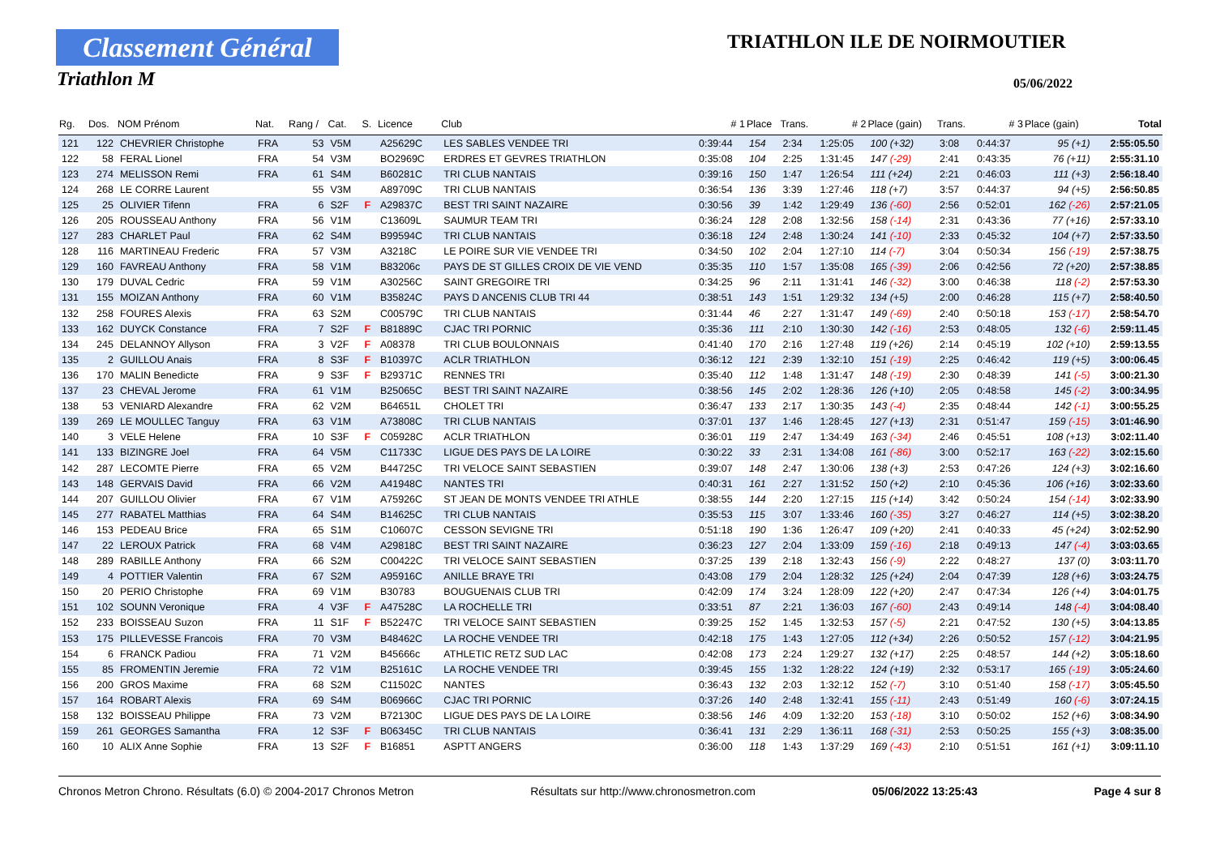Classement Général
Triathlon M
TRIATHLON ILE DE NOIRMOUTIER
05/06/2022
| Rg. | Dos. | NOM Prénom | Nat. | Rang / | Cat. | S. | Licence | Club | # 1 | Place | Trans. | # 2 | Place (gain) | Trans. | # 3 | Place (gain) | Total |
| --- | --- | --- | --- | --- | --- | --- | --- | --- | --- | --- | --- | --- | --- | --- | --- | --- | --- |
| 121 | 122 | CHEVRIER Christophe | FRA | 53 | V5M | | A25629C | LES SABLES VENDEE TRI | 0:39:44 | 154 | 2:34 | 1:25:05 | 100 (+32) | 3:08 | 0:44:37 | 95 (+1) | 2:55:05.50 |
| 122 | 58 | FERAL Lionel | FRA | 54 | V3M | | BO2969C | ERDRES ET GEVRES TRIATHLON | 0:35:08 | 104 | 2:25 | 1:31:45 | 147 (-29) | 2:41 | 0:43:35 | 76 (+11) | 2:55:31.10 |
| 123 | 274 | MELISSON Remi | FRA | 61 | S4M | | B60281C | TRI CLUB NANTAIS | 0:39:16 | 150 | 1:47 | 1:26:54 | 111 (+24) | 2:21 | 0:46:03 | 111 (+3) | 2:56:18.40 |
| 124 | 268 | LE CORRE Laurent | | 55 | V3M | | A89709C | TRI CLUB NANTAIS | 0:36:54 | 136 | 3:39 | 1:27:46 | 118 (+7) | 3:57 | 0:44:37 | 94 (+5) | 2:56:50.85 |
| 125 | 25 | OLIVIER Tifenn | FRA | 6 | S2F | F | A29837C | BEST TRI SAINT NAZAIRE | 0:30:56 | 39 | 1:42 | 1:29:49 | 136 (-60) | 2:56 | 0:52:01 | 162 (-26) | 2:57:21.05 |
| 126 | 205 | ROUSSEAU Anthony | FRA | 56 | V1M | | C13609L | SAUMUR TEAM TRI | 0:36:24 | 128 | 2:08 | 1:32:56 | 158 (-14) | 2:31 | 0:43:36 | 77 (+16) | 2:57:33.10 |
| 127 | 283 | CHARLET Paul | FRA | 62 | S4M | | B99594C | TRI CLUB NANTAIS | 0:36:18 | 124 | 2:48 | 1:30:24 | 141 (-10) | 2:33 | 0:45:32 | 104 (+7) | 2:57:33.50 |
| 128 | 116 | MARTINEAU Frederic | FRA | 57 | V3M | | A3218C | LE POIRE SUR VIE VENDEE TRI | 0:34:50 | 102 | 2:04 | 1:27:10 | 114 (-7) | 3:04 | 0:50:34 | 156 (-19) | 2:57:38.75 |
| 129 | 160 | FAVREAU Anthony | FRA | 58 | V1M | | B83206c | PAYS DE ST GILLES CROIX DE VIE VEND | 0:35:35 | 110 | 1:57 | 1:35:08 | 165 (-39) | 2:06 | 0:42:56 | 72 (+20) | 2:57:38.85 |
| 130 | 179 | DUVAL Cedric | FRA | 59 | V1M | | A30256C | SAINT GREGOIRE TRI | 0:34:25 | 96 | 2:11 | 1:31:41 | 146 (-32) | 3:00 | 0:46:38 | 118 (-2) | 2:57:53.30 |
| 131 | 155 | MOIZAN Anthony | FRA | 60 | V1M | | B35824C | PAYS D ANCENIS CLUB TRI 44 | 0:38:51 | 143 | 1:51 | 1:29:32 | 134 (+5) | 2:00 | 0:46:28 | 115 (+7) | 2:58:40.50 |
| 132 | 258 | FOURES Alexis | FRA | 63 | S2M | | C00579C | TRI CLUB NANTAIS | 0:31:44 | 46 | 2:27 | 1:31:47 | 149 (-69) | 2:40 | 0:50:18 | 153 (-17) | 2:58:54.70 |
| 133 | 162 | DUYCK Constance | FRA | 7 | S2F | F | B81889C | CJAC TRI PORNIC | 0:35:36 | 111 | 2:10 | 1:30:30 | 142 (-16) | 2:53 | 0:48:05 | 132 (-6) | 2:59:11.45 |
| 134 | 245 | DELANNOY Allyson | FRA | 3 | V2F | F | A08378 | TRI CLUB BOULONNAIS | 0:41:40 | 170 | 2:16 | 1:27:48 | 119 (+26) | 2:14 | 0:45:19 | 102 (+10) | 2:59:13.55 |
| 135 | 2 | GUILLOU Anais | FRA | 8 | S3F | F | B10397C | ACLR TRIATHLON | 0:36:12 | 121 | 2:39 | 1:32:10 | 151 (-19) | 2:25 | 0:46:42 | 119 (+5) | 3:00:06.45 |
| 136 | 170 | MALIN Benedicte | FRA | 9 | S3F | F | B29371C | RENNES TRI | 0:35:40 | 112 | 1:48 | 1:31:47 | 148 (-19) | 2:30 | 0:48:39 | 141 (-5) | 3:00:21.30 |
| 137 | 23 | CHEVAL Jerome | FRA | 61 | V1M | | B25065C | BEST TRI SAINT NAZAIRE | 0:38:56 | 145 | 2:02 | 1:28:36 | 126 (+10) | 2:05 | 0:48:58 | 145 (-2) | 3:00:34.95 |
| 138 | 53 | VENIARD Alexandre | FRA | 62 | V2M | | B64651L | CHOLET TRI | 0:36:47 | 133 | 2:17 | 1:30:35 | 143 (-4) | 2:35 | 0:48:44 | 142 (-1) | 3:00:55.25 |
| 139 | 269 | LE MOULLEC Tanguy | FRA | 63 | V1M | | A73808C | TRI CLUB NANTAIS | 0:37:01 | 137 | 1:46 | 1:28:45 | 127 (+13) | 2:31 | 0:51:47 | 159 (-15) | 3:01:46.90 |
| 140 | 3 | VELE Helene | FRA | 10 | S3F | F | C05928C | ACLR TRIATHLON | 0:36:01 | 119 | 2:47 | 1:34:49 | 163 (-34) | 2:46 | 0:45:51 | 108 (+13) | 3:02:11.40 |
| 141 | 133 | BIZINGRE Joel | FRA | 64 | V5M | | C11733C | LIGUE DES PAYS DE LA LOIRE | 0:30:22 | 33 | 2:31 | 1:34:08 | 161 (-86) | 3:00 | 0:52:17 | 163 (-22) | 3:02:15.60 |
| 142 | 287 | LECOMTE Pierre | FRA | 65 | V2M | | B44725C | TRI VELOCE SAINT SEBASTIEN | 0:39:07 | 148 | 2:47 | 1:30:06 | 138 (+3) | 2:53 | 0:47:26 | 124 (+3) | 3:02:16.60 |
| 143 | 148 | GERVAIS David | FRA | 66 | V2M | | A41948C | NANTES TRI | 0:40:31 | 161 | 2:27 | 1:31:52 | 150 (+2) | 2:10 | 0:45:36 | 106 (+16) | 3:02:33.60 |
| 144 | 207 | GUILLOU Olivier | FRA | 67 | V1M | | A75926C | ST JEAN DE MONTS VENDEE TRI ATHLE | 0:38:55 | 144 | 2:20 | 1:27:15 | 115 (+14) | 3:42 | 0:50:24 | 154 (-14) | 3:02:33.90 |
| 145 | 277 | RABATEL Matthias | FRA | 64 | S4M | | B14625C | TRI CLUB NANTAIS | 0:35:53 | 115 | 3:07 | 1:33:46 | 160 (-35) | 3:27 | 0:46:27 | 114 (+5) | 3:02:38.20 |
| 146 | 153 | PEDEAU Brice | FRA | 65 | S1M | | C10607C | CESSON SEVIGNE TRI | 0:51:18 | 190 | 1:36 | 1:26:47 | 109 (+20) | 2:41 | 0:40:33 | 45 (+24) | 3:02:52.90 |
| 147 | 22 | LEROUX Patrick | FRA | 68 | V4M | | A29818C | BEST TRI SAINT NAZAIRE | 0:36:23 | 127 | 2:04 | 1:33:09 | 159 (-16) | 2:18 | 0:49:13 | 147 (-4) | 3:03:03.65 |
| 148 | 289 | RABILLE Anthony | FRA | 66 | S2M | | C00422C | TRI VELOCE SAINT SEBASTIEN | 0:37:25 | 139 | 2:18 | 1:32:43 | 156 (-9) | 2:22 | 0:48:27 | 137 (0) | 3:03:11.70 |
| 149 | 4 | POTTIER Valentin | FRA | 67 | S2M | | A95916C | ANILLE BRAYE TRI | 0:43:08 | 179 | 2:04 | 1:28:32 | 125 (+24) | 2:04 | 0:47:39 | 128 (+6) | 3:03:24.75 |
| 150 | 20 | PERIO Christophe | FRA | 69 | V1M | | B30783 | BOUGUENAIS CLUB TRI | 0:42:09 | 174 | 3:24 | 1:28:09 | 122 (+20) | 2:47 | 0:47:34 | 126 (+4) | 3:04:01.75 |
| 151 | 102 | SOUNN Veronique | FRA | 4 | V3F | F | A47528C | LA ROCHELLE TRI | 0:33:51 | 87 | 2:21 | 1:36:03 | 167 (-60) | 2:43 | 0:49:14 | 148 (-4) | 3:04:08.40 |
| 152 | 233 | BOISSEAU Suzon | FRA | 11 | S1F | F | B52247C | TRI VELOCE SAINT SEBASTIEN | 0:39:25 | 152 | 1:45 | 1:32:53 | 157 (-5) | 2:21 | 0:47:52 | 130 (+5) | 3:04:13.85 |
| 153 | 175 | PILLEVESSE Francois | FRA | 70 | V3M | | B48462C | LA ROCHE VENDEE TRI | 0:42:18 | 175 | 1:43 | 1:27:05 | 112 (+34) | 2:26 | 0:50:52 | 157 (-12) | 3:04:21.95 |
| 154 | 6 | FRANCK Padiou | FRA | 71 | V2M | | B45666c | ATHLETIC RETZ SUD LAC | 0:42:08 | 173 | 2:24 | 1:29:27 | 132 (+17) | 2:25 | 0:48:57 | 144 (+2) | 3:05:18.60 |
| 155 | 85 | FROMENTIN Jeremie | FRA | 72 | V1M | | B25161C | LA ROCHE VENDEE TRI | 0:39:45 | 155 | 1:32 | 1:28:22 | 124 (+19) | 2:32 | 0:53:17 | 165 (-19) | 3:05:24.60 |
| 156 | 200 | GROS Maxime | FRA | 68 | S2M | | C11502C | NANTES | 0:36:43 | 132 | 2:03 | 1:32:12 | 152 (-7) | 3:10 | 0:51:40 | 158 (-17) | 3:05:45.50 |
| 157 | 164 | ROBART Alexis | FRA | 69 | S4M | | B06966C | CJAC TRI PORNIC | 0:37:26 | 140 | 2:48 | 1:32:41 | 155 (-11) | 2:43 | 0:51:49 | 160 (-6) | 3:07:24.15 |
| 158 | 132 | BOISSEAU Philippe | FRA | 73 | V2M | | B72130C | LIGUE DES PAYS DE LA LOIRE | 0:38:56 | 146 | 4:09 | 1:32:20 | 153 (-18) | 3:10 | 0:50:02 | 152 (+6) | 3:08:34.90 |
| 159 | 261 | GEORGES Samantha | FRA | 12 | S3F | F | B06345C | TRI CLUB NANTAIS | 0:36:41 | 131 | 2:29 | 1:36:11 | 168 (-31) | 2:53 | 0:50:25 | 155 (+3) | 3:08:35.00 |
| 160 | 10 | ALIX Anne Sophie | FRA | 13 | S2F | F | B16851 | ASPTT ANGERS | 0:36:00 | 118 | 1:43 | 1:37:29 | 169 (-43) | 2:10 | 0:51:51 | 161 (+1) | 3:09:11.10 |
Chronos Metron Chrono. Résultats (6.0) © 2004-2017 Chronos Metron Résultats sur http://www.chronosmetron.com 05/06/2022 13:25:43 Page 4 sur 8